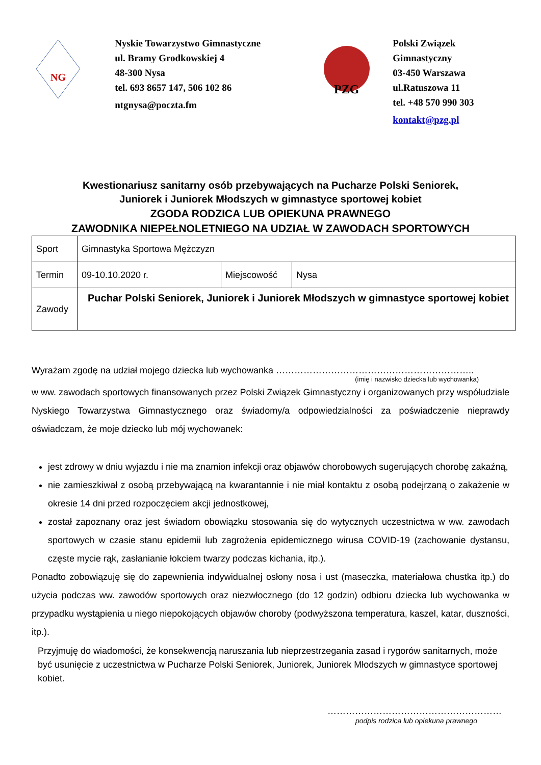NG
Nyskie Towarzystwo Gimnastyczne
ul. Bramy Grodkowskiej 4
48-300 Nysa
tel. 693 8657 147, 506 102 86
ntgnysa@poczta.fm
PZG
Polski Związek Gimnastyczny
03-450 Warszawa
ul.Ratuszowa 11
tel. +48 570 990 303
kontakt@pzg.pl
Kwestionariusz sanitarny osób przebywających na Pucharze Polski Seniorek,
Juniorek i Juniorek Młodszych w gimnastyce sportowej kobiet
ZGODA RODZICA LUB OPIEKUNA PRAWNEGO
ZAWODNIKA NIEPEŁNOLETNIEGO NA UDZIAŁ W ZAWODACH SPORTOWYCH
| Sport | Gimnastyka Sportowa Mężczyzn | | |
| Termin | 09-10.10.2020 r. | Miejscowość | Nysa |
| Zawody | Puchar Polski Seniorek, Juniorek i Juniorek Młodszych w gimnastyce sportowej kobiet | | |
Wyrażam zgodę na udział mojego dziecka lub wychowanka ………………………………………………………..
(imię i nazwisko dziecka lub wychowanka)
w ww. zawodach sportowych finansowanych przez Polski Związek Gimnastyczny i organizowanych przy współudziale Nyskiego Towarzystwa Gimnastycznego oraz świadomy/a odpowiedzialności za poświadczenie nieprawdy oświadczam, że moje dziecko lub mój wychowanek:
jest zdrowy w dniu wyjazdu i nie ma znamion infekcji oraz objawów chorobowych sugerujących chorobę zakaźną,
nie zamieszkiwał z osobą przebywającą na kwarantannie i nie miał kontaktu z osobą podejrzaną o zakażenie w okresie 14 dni przed rozpoczęciem akcji jednostkowej,
został zapoznany oraz jest świadom obowiązku stosowania się do wytycznych uczestnictwa w ww. zawodach sportowych w czasie stanu epidemii lub zagrożenia epidemicznego wirusa COVID-19 (zachowanie dystansu, częste mycie rąk, zasłanianie łokciem twarzy podczas kichania, itp.).
Ponadto zobowiązuję się do zapewnienia indywidualnej osłony nosa i ust (maseczka, materiałowa chustka itp.) do użycia podczas ww. zawodów sportowych oraz niezwłocznego (do 12 godzin) odbioru dziecka lub wychowanka w przypadku wystąpienia u niego niepokojących objawów choroby (podwyższona temperatura, kaszel, katar, duszności, itp.).
Przyjmuję do wiadomości, że konsekwencją naruszania lub nieprzestrzegania zasad i rygorów sanitarnych, może być usunięcie z uczestnictwa w Pucharze Polski Seniorek, Juniorek, Juniorek Młodszych w gimnastyce sportowej kobiet.
…………………………………………………
podpis rodzica lub opiekuna prawnego